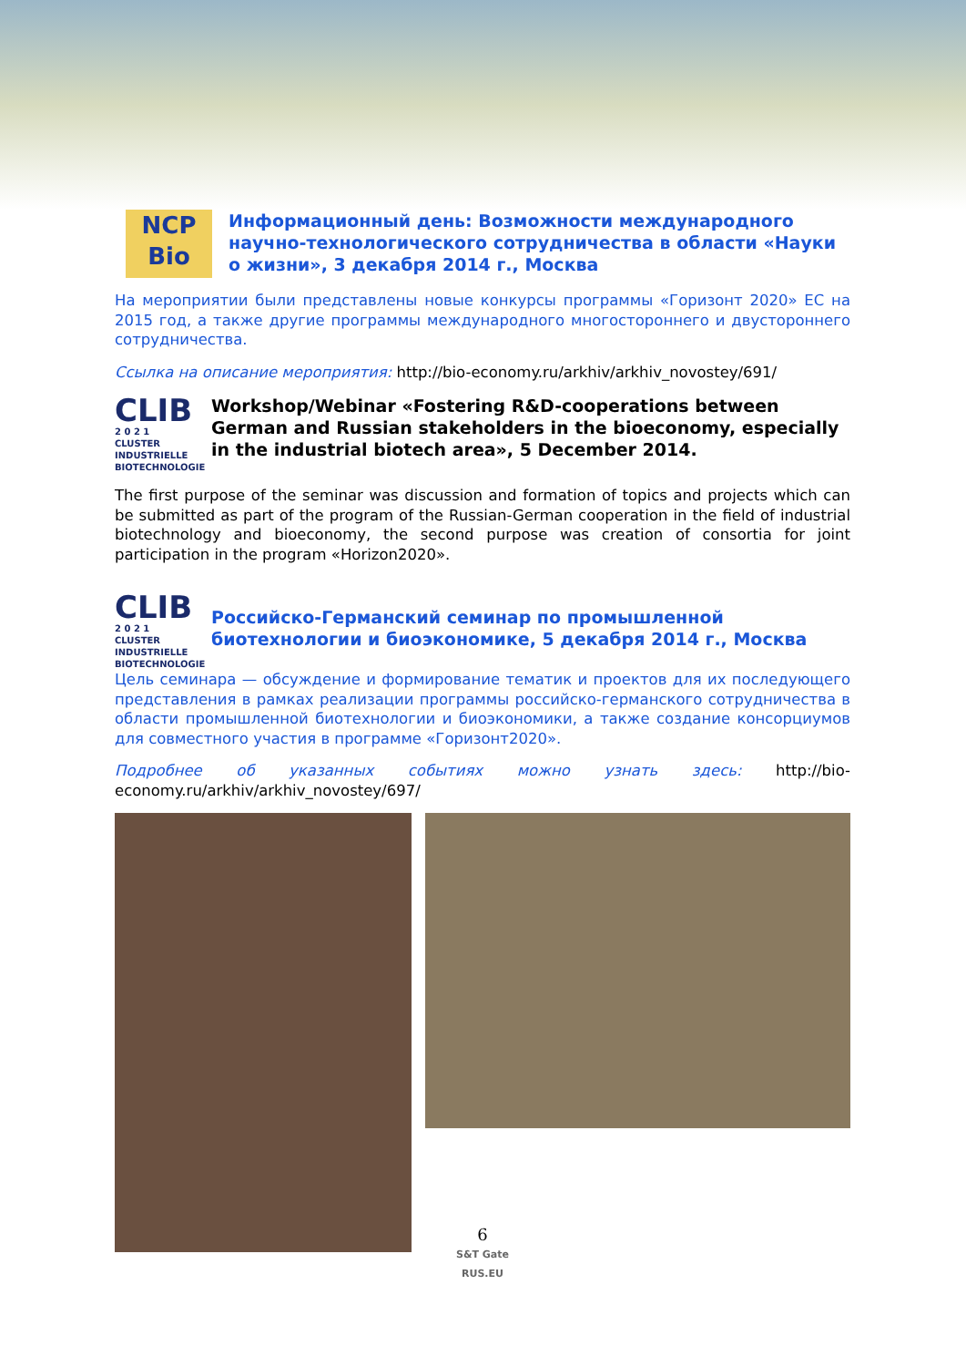NCP
Bio
Информационный день: Возможности международного научно-технологического сотрудничества в области «Науки о жизни», 3 декабря 2014 г., Москва
На мероприятии были представлены новые конкурсы программы «Горизонт 2020» ЕС на 2015 год, а также другие программы международного многостороннего и двустороннего сотрудничества.
Ссылка на описание мероприятия: http://bio-economy.ru/arkhiv/arkhiv_novostey/691/
CLIB
2 0 2 1
CLUSTER
INDUSTRIELLE
BIOTECHNOLOGIE
Workshop/Webinar «Fostering R&D-cooperations between German and Russian stakeholders in the bioeconomy, especially in the industrial biotech area», 5 December 2014.
The first purpose of the seminar was discussion and formation of topics and projects which can be submitted as part of the program of the Russian-German cooperation in the field of industrial biotechnology and bioeconomy, the second purpose was creation of consortia for joint participation in the program «Horizon2020».
CLIB
2 0 2 1
CLUSTER
INDUSTRIELLE
BIOTECHNOLOGIE
Российско-Германский семинар по промышленной биотехнологии и биоэкономике, 5 декабря 2014 г., Москва
Цель семинара — обсуждение и формирование тематик и проектов для их последующего представления в рамках реализации программы российско-германского сотрудничества в области промышленной биотехнологии и биоэкономики, а также создание консорциумов для совместного участия в программе «Горизонт2020».
Подробнее об указанных событиях можно узнать здесь: http://bio-economy.ru/arkhiv/arkhiv_novostey/697/
6
S&T Gate
RUS.EU